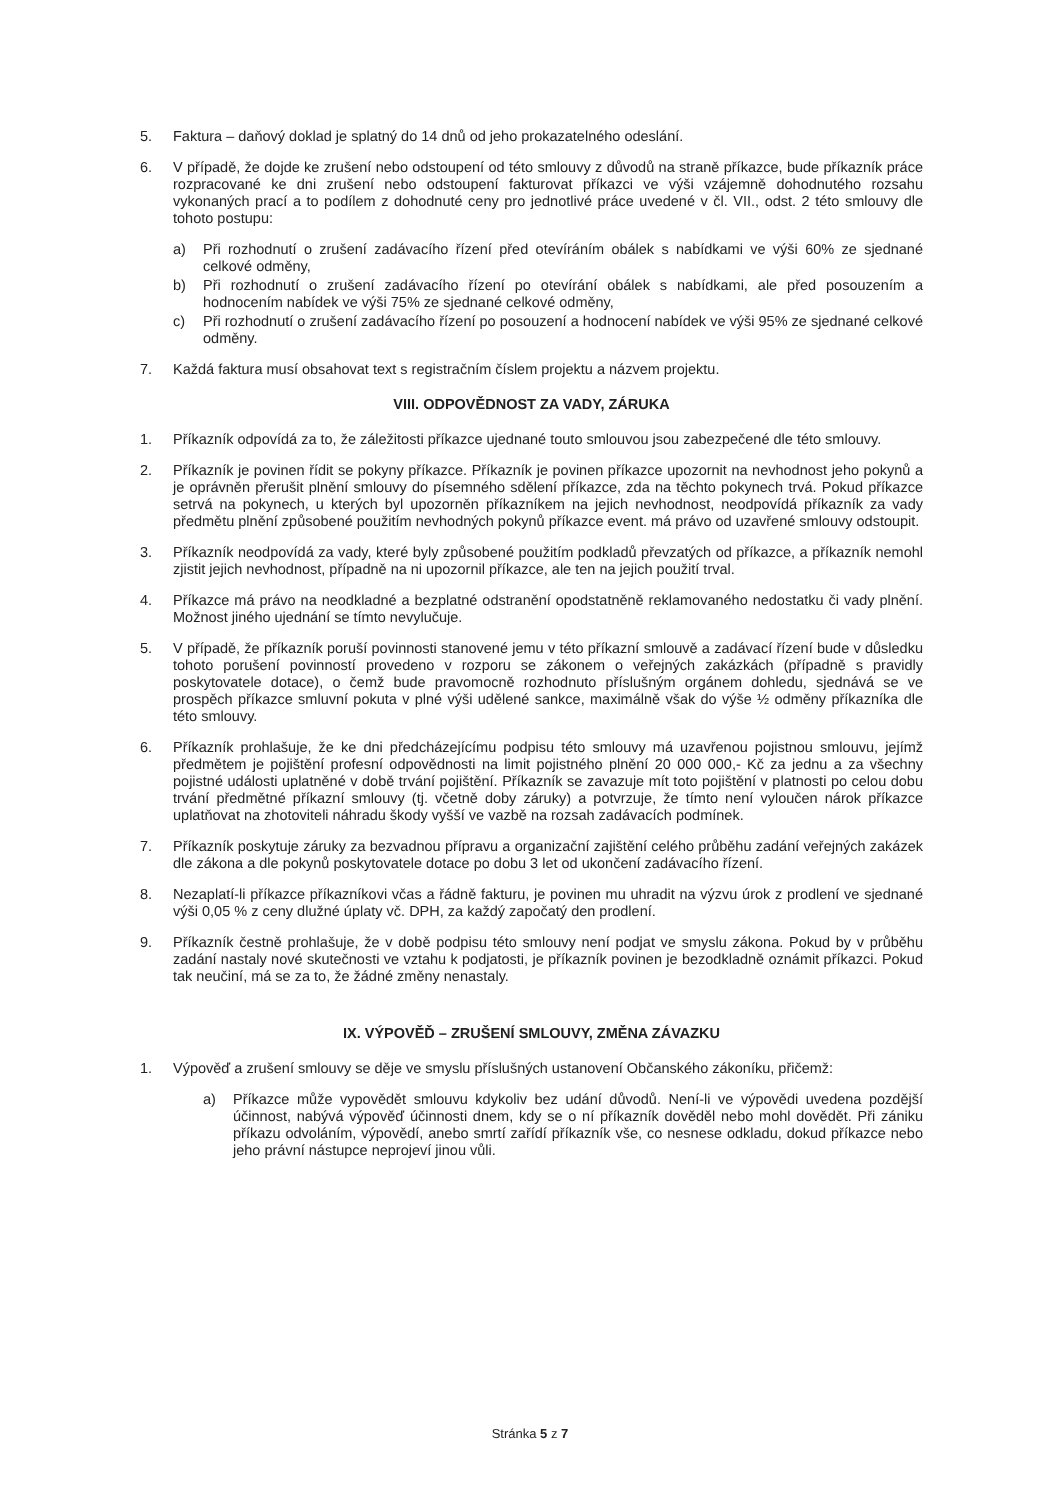5. Faktura – daňový doklad je splatný do 14 dnů od jeho prokazatelného odeslání.
6. V případě, že dojde ke zrušení nebo odstoupení od této smlouvy z důvodů na straně příkazce, bude příkazník práce rozpracované ke dni zrušení nebo odstoupení fakturovat příkazci ve výši vzájemně dohodnutého rozsahu vykonaných prací a to podílem z dohodnuté ceny pro jednotlivé práce uvedené v čl. VII., odst. 2 této smlouvy dle tohoto postupu:
a) Při rozhodnutí o zrušení zadávacího řízení před otevíráním obálek s nabídkami ve výši 60% ze sjednané celkové odměny,
b) Při rozhodnutí o zrušení zadávacího řízení po otevírání obálek s nabídkami, ale před posouzením a hodnocením nabídek ve výši 75% ze sjednané celkové odměny,
c) Při rozhodnutí o zrušení zadávacího řízení po posouzení a hodnocení nabídek ve výši 95% ze sjednané celkové odměny.
7. Každá faktura musí obsahovat text s registračním číslem projektu a názvem projektu.
VIII. ODPOVĚDNOST ZA VADY, ZÁRUKA
1. Příkazník odpovídá za to, že záležitosti příkazce ujednané touto smlouvou jsou zabezpečené dle této smlouvy.
2. Příkazník je povinen řídit se pokyny příkazce. Příkazník je povinen příkazce upozornit na nevhodnost jeho pokynů a je oprávněn přerušit plnění smlouvy do písemného sdělení příkazce, zda na těchto pokynech trvá. Pokud příkazce setrvá na pokynech, u kterých byl upozorněn příkazníkem na jejich nevhodnost, neodpovídá příkazník za vady předmětu plnění způsobené použitím nevhodných pokynů příkazce event. má právo od uzavřené smlouvy odstoupit.
3. Příkazník neodpovídá za vady, které byly způsobené použitím podkladů převzatých od příkazce, a příkazník nemohl zjistit jejich nevhodnost, případně na ni upozornil příkazce, ale ten na jejich použití trval.
4. Příkazce má právo na neodkladné a bezplatné odstranění opodstatněně reklamovaného nedostatku či vady plnění. Možnost jiného ujednání se tímto nevylučuje.
5. V případě, že příkazník poruší povinnosti stanovené jemu v této příkazní smlouvě a zadávací řízení bude v důsledku tohoto porušení povinností provedeno v rozporu se zákonem o veřejných zakázkách (případně s pravidly poskytovatele dotace), o čemž bude pravomocně rozhodnuto příslušným orgánem dohledu, sjednává se ve prospěch příkazce smluvní pokuta v plné výši udělené sankce, maximálně však do výše ½ odměny příkazníka dle této smlouvy.
6. Příkazník prohlašuje, že ke dni předcházejícímu podpisu této smlouvy má uzavřenou pojistnou smlouvu, jejímž předmětem je pojištění profesní odpovědnosti na limit pojistného plnění 20 000 000,- Kč za jednu a za všechny pojistné události uplatněné v době trvání pojištění. Příkazník se zavazuje mít toto pojištění v platnosti po celou dobu trvání předmětné příkazní smlouvy (tj. včetně doby záruky) a potvrzuje, že tímto není vyloučen nárok příkazce uplatňovat na zhotoviteli náhradu škody vyšší ve vazbě na rozsah zadávacích podmínek.
7. Příkazník poskytuje záruky za bezvadnou přípravu a organizační zajištění celého průběhu zadání veřejných zakázek dle zákona a dle pokynů poskytovatele dotace po dobu 3 let od ukončení zadávacího řízení.
8. Nezaplatí-li příkazce příkazníkovi včas a řádně fakturu, je povinen mu uhradit na výzvu úrok z prodlení ve sjednané výši 0,05 % z ceny dlužné úplaty vč. DPH, za každý započatý den prodlení.
9. Příkazník čestně prohlašuje, že v době podpisu této smlouvy není podjat ve smyslu zákona. Pokud by v průběhu zadání nastaly nové skutečnosti ve vztahu k podjatosti, je příkazník povinen je bezodkladně oznámit příkazci. Pokud tak neučiní, má se za to, že žádné změny nenastaly.
IX. VÝPOVĚĎ – ZRUŠENÍ SMLOUVY, ZMĚNA ZÁVAZKU
1. Výpověď a zrušení smlouvy se děje ve smyslu příslušných ustanovení Občanského zákoníku, přičemž:
a) Příkazce může vypovědět smlouvu kdykoliv bez udání důvodů. Není-li ve výpovědi uvedena pozdější účinnost, nabývá výpověď účinnosti dnem, kdy se o ní příkazník dověděl nebo mohl dovědět. Při zániku příkazu odvoláním, výpovědí, anebo smrtí zařídí příkazník vše, co nesnese odkladu, dokud příkazce nebo jeho právní nástupce neprojeví jinou vůli.
Stránka 5 z 7